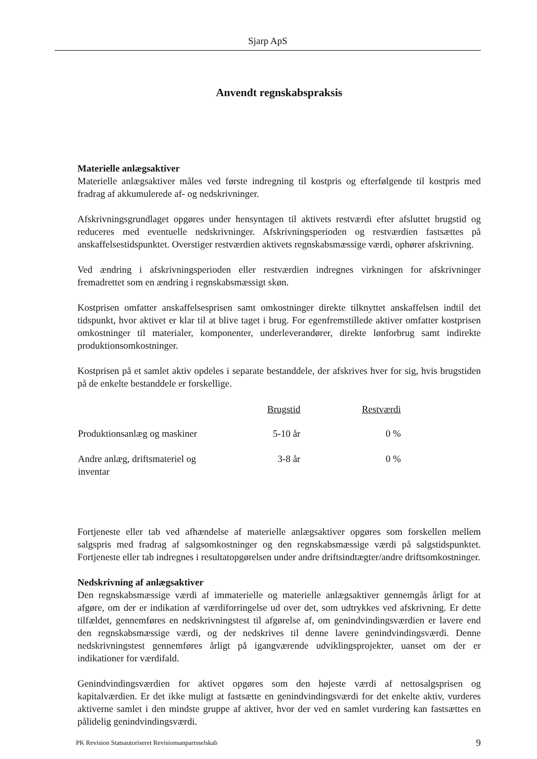Sjarp ApS
Anvendt regnskabspraksis
Materielle anlægsaktiver
Materielle anlægsaktiver måles ved første indregning til kostpris og efterfølgende til kostpris med fradrag af akkumulerede af- og nedskrivninger.
Afskrivningsgrundlaget opgøres under hensyntagen til aktivets restværdi efter afsluttet brugstid og reduceres med eventuelle nedskrivninger. Afskrivningsperioden og restværdien fastsættes på anskaffelsestidspunktet. Overstiger restværdien aktivets regnskabsmæssige værdi, ophører afskrivning.
Ved ændring i afskrivningsperioden eller restværdien indregnes virkningen for afskrivninger fremadrettet som en ændring i regnskabsmæssigt skøn.
Kostprisen omfatter anskaffelsesprisen samt omkostninger direkte tilknyttet anskaffelsen indtil det tidspunkt, hvor aktivet er klar til at blive taget i brug. For egenfremstillede aktiver omfatter kostprisen omkostninger til materialer, komponenter, underleverandører, direkte lønforbrug samt indirekte produktionsomkostninger.
Kostprisen på et samlet aktiv opdeles i separate bestanddele, der afskrives hver for sig, hvis brugstiden på de enkelte bestanddele er forskellige.
| | Brugstid | Restværdi |
| --- | --- | --- |
| Produktionsanlæg og maskiner | 5-10 år | 0 % |
| Andre anlæg, driftsmateriel og inventar | 3-8 år | 0 % |
Fortjeneste eller tab ved afhændelse af materielle anlægsaktiver opgøres som forskellen mellem salgspris med fradrag af salgsomkostninger og den regnskabsmæssige værdi på salgstidspunktet. Fortjeneste eller tab indregnes i resultatopgørelsen under andre driftsindtægter/andre driftsomkostninger.
Nedskrivning af anlægsaktiver
Den regnskabsmæssige værdi af immaterielle og materielle anlægsaktiver gennemgås årligt for at afgøre, om der er indikation af værdiforringelse ud over det, som udtrykkes ved afskrivning. Er dette tilfældet, gennemføres en nedskrivningstest til afgørelse af, om genindvindingsværdien er lavere end den regnskabsmæssige værdi, og der nedskrives til denne lavere genindvindingsværdi. Denne nedskrivningstest gennemføres årligt på igangværende udviklingsprojekter, uanset om der er indikationer for værdifald.
Genindvindingsværdien for aktivet opgøres som den højeste værdi af nettosalgsprisen og kapitalværdien. Er det ikke muligt at fastsætte en genindvindingsværdi for det enkelte aktiv, vurderes aktiverne samlet i den mindste gruppe af aktiver, hvor der ved en samlet vurdering kan fastsættes en pålidelig genindvindingsværdi.
PK Revision Statsautoriseret Revisionsanpartsselskab 9